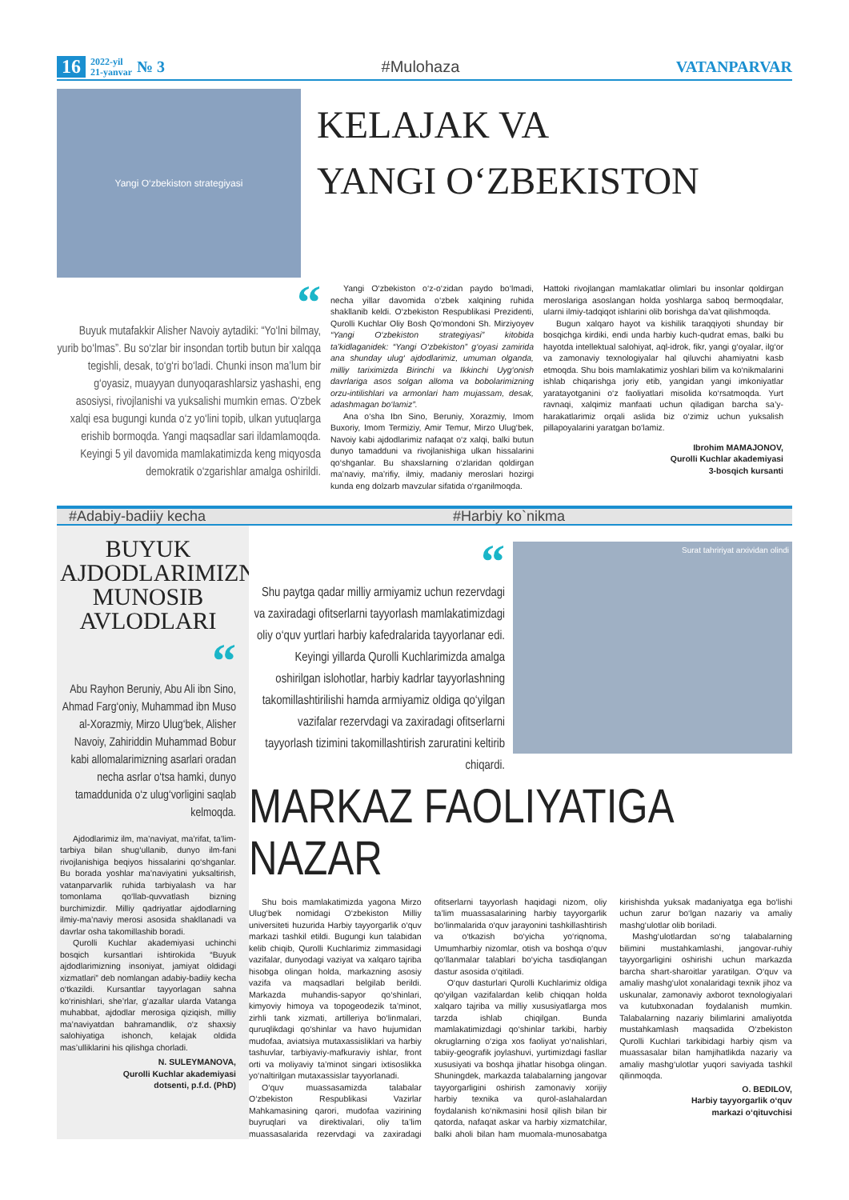16 2022-yil
21-yanvar № 3
#Mulohaza VATANPARVAR
Yangi O‘zbekiston strategiyasi
KELAJAK VA
YANGI O‘ZBEKISTON
“
Buyuk mutafakkir Alisher Navoiy aytadiki: “Yo‘lni bilmay, yurib bo‘lmas”. Bu so‘zlar bir insondan tortib butun bir xalqqa tegishli, desak, to‘g‘ri bo‘ladi. Chunki inson ma’lum bir g‘oyasiz, muayyan dunyoqarashlarsiz yashashi, eng asosiysi, rivojlanishi va yuksalishi mumkin emas. O‘zbek xalqi esa bugungi kunda o‘z yo‘lini topib, ulkan yutuqlarga erishib bormoqda. Yangi maqsadlar sari ildamlamoqda. Keyingi 5 yil davomida mamlakatimizda keng miqyosda demokratik o‘zgarishlar amalga oshirildi.
Yangi O‘zbekiston o‘z-o‘zidan paydo bo‘lmadi, necha yillar davomida o‘zbek xalqining ruhida shakllanib keldi. O‘zbekiston Respublikasi Prezidenti, Qurolli Kuchlar Oliy Bosh Qo‘mondoni Sh. Mirziyoyev “Yangi O‘zbekiston strategiyasi” kitobida ta’kidlaganidek: “Yangi O‘zbekiston” g‘oyasi zamirida ana shunday ulug‘ ajdodlarimiz, umuman olganda, milliy tariximizda Birinchi va Ikkinchi Uyg‘onish davrlariga asos solgan alloma va bobolarimizning orzu-intilishlari va armonlari ham mujassam, desak, adashmagan bo‘lamiz”.
Ana o‘sha Ibn Sino, Beruniy, Xorazmiy, Imom Buxoriy, Imom Termiziy, Amir Temur, Mirzo Ulug‘bek, Navoiy kabi ajdodlarimiz nafaqat o‘z xalqi, balki butun dunyo tamadduni va rivojlanishiga ulkan hissalarini qo‘shganlar. Bu shaxslarning o‘zlaridan qoldirgan ma’naviy, ma’rifiy, ilmiy, madaniy meroslari hozirgi kunda eng dolzarb mavzular sifatida o‘rganilmoqda.
Hattoki rivojlangan mamlakatlar olimlari bu insonlar qoldirgan meroslariga asoslangan holda yoshlarga saboq bermoqdalar, ularni ilmiy-tadqiqot ishlarini olib borishga da’vat qilishmoqda.
Bugun xalqaro hayot va kishilik taraqqiyoti shunday bir bosqichga kirdiki, endi unda harbiy kuch-qudrat emas, balki bu hayotda intellektual salohiyat, aql-idrok, fikr, yangi g‘oyalar, ilg‘or va zamonaviy texnologiyalar hal qiluvchi ahamiyatni kasb etmoqda. Shu bois mamlakatimiz yoshlari bilim va ko‘nikmalarini ishlab chiqarishga joriy etib, yangidan yangi imkoniyatlar yaratayotganini o‘z faoliyatlari misolida ko‘rsatmoqda. Yurt ravnaqi, xalqimiz manfaati uchun qiladigan barcha sa’y-harakatlarimiz orqali aslida biz o‘zimiz uchun yuksalish pillapoyalarini yaratgan bo‘lamiz.
Ibrohim MAMAJONOV,
Qurolli Kuchlar akademiyasi
3-bosqich kursanti
#Adabiy-badiiy kecha #Harbiy ko`nikma
BUYUK AJDODLARIMIZNING MUNOSIB AVLODLARI
“
Abu Rayhon Beruniy, Abu Ali ibn Sino, Ahmad Farg‘oniy, Muhammad ibn Muso al-Xorazmiy, Mirzo Ulug‘bek, Alisher Navoiy, Zahiriddin Muhammad Bobur kabi allomalarimizning asarlari oradan necha asrlar o‘tsa hamki, dunyo tamaddunida o‘z ulug‘vorligini saqlab kelmoqda.
Ajdodlarimiz ilm, ma’naviyat, ma’rifat, ta’lim-tarbiya bilan shug‘ullanib, dunyo ilm-fani rivojlanishiga beqiyos hissalarini qo‘shganlar. Bu borada yoshlar ma’naviyatini yuksaltirish, vatanparvarlik ruhida tarbiyalash va har tomonlama qo‘llab-quvvatlash bizning burchimizdir. Milliy qadriyatlar ajdodlarning ilmiy-ma’naviy merosi asosida shakllanadi va davrlar osha takomillashib boradi.
Qurolli Kuchlar akademiyasi uchinchi bosqich kursantlari ishtirokida “Buyuk ajdodlarimizning insoniyat, jamiyat oldidagi xizmatlari” deb nomlangan adabiy-badiiy kecha o‘tkazildi. Kursantlar tayyorlagan sahna ko‘rinishlari, she’rlar, g‘azallar ularda Vatanga muhabbat, ajdodlar merosiga qiziqish, milliy ma’naviyatdan bahramandlik, o‘z shaxsiy salohiyatiga ishonch, kelajak oldida mas’ulliklarini his qilishga chorladi.
N. SULEYMANOVA,
Qurolli Kuchlar akademiyasi
dotsenti, p.f.d. (PhD)
“
Shu paytga qadar milliy armiyamiz uchun rezervdagi va zaxiradagi ofitserlarni tayyorlash mamlakatimizdagi oliy o‘quv yurtlari harbiy kafedralarida tayyorlanar edi. Keyingi yillarda Qurolli Kuchlarimizda amalga oshirilgan islohotlar, harbiy kadrlar tayyorlashning takomillashtirilishi hamda armiyamiz oldiga qo‘yilgan vazifalar rezervdagi va zaxiradagi ofitserlarni tayyorlash tizimini takomillashtirish zaruratini keltirib chiqardi.
Surat tahririyat arxividan olindi
MARKAZ FAOLIYATIGA NAZAR
Shu bois mamlakatimizda yagona Mirzo Ulug‘bek nomidagi O‘zbekiston Milliy universiteti huzurida Harbiy tayyorgarlik o‘quv markazi tashkil etildi. Bugungi kun talabidan kelib chiqib, Qurolli Kuchlarimiz zimmasidagi vazifalar, dunyodagi vaziyat va xalqaro tajriba hisobga olingan holda, markazning asosiy vazifa va maqsadlari belgilab berildi. Markazda muhandis-sapyor qo‘shinlari, kimyoviy himoya va topogeodezik ta’minot, zirhli tank xizmati, artilleriya bo‘linmalari, quruqlikdagi qo‘shinlar va havo hujumidan mudofaa, aviatsiya mutaxassisliklari va harbiy tashuvlar, tarbiyaviy-mafkuraviy ishlar, front orti va moliyaviy ta’minot singari ixtisoslikka yo‘naltirilgan mutaxassislar tayyorlanadi.
O‘quv muassasamizda talabalar O‘zbekiston Respublikasi Vazirlar Mahkamasining qarori, mudofaa vazirining buyruqlari va direktivalari, oliy ta’lim muassasalarida rezervdagi va zaxiradagi ofitserlarni tayyorlash haqidagi nizom, oliy ta’lim muassasalarining harbiy tayyorgarlik bo‘linmalarida o‘quv jarayonini tashkillashtirish va o‘tkazish bo‘yicha yo‘riqnoma, Umumharbiy nizomlar, otish va boshqa o‘quv qo‘llanmalar talablari bo‘yicha tasdiqlangan dastur asosida o‘qitiladi.
O‘quv dasturlari Qurolli Kuchlarimiz oldiga qo‘yilgan vazifalardan kelib chiqqan holda xalqaro tajriba va milliy xususiyatlarga mos tarzda ishlab chiqilgan. Bunda mamlakatimizdagi qo‘shinlar tarkibi, harbiy okruglarning o‘ziga xos faoliyat yo‘nalishlari, tabiiy-geografik joylashuvi, yurtimizdagi fasllar xususiyati va boshqa jihatlar hisobga olingan. Shuningdek, markazda talabalarning jangovar tayyorgarligini oshirish zamonaviy xorijiy harbiy texnika va qurol-aslahalardan foydalanish ko‘nikmasini hosil qilish bilan bir qatorda, nafaqat askar va harbiy xizmatchilar, balki aholi bilan ham muomala-munosabatga kirishishda yuksak madaniyatga ega bo‘lishi uchun zarur bo‘lgan nazariy va amaliy mashg‘ulotlar olib boriladi.
Mashg‘ulotlardan so‘ng talabalarning bilimini mustahkamlashi, jangovar-ruhiy tayyorgarligini oshirishi uchun markazda barcha shart-sharoitlar yaratilgan. O‘quv va amaliy mashg‘ulot xonalaridagi texnik jihoz va uskunalar, zamonaviy axborot texnologiyalari va kutubxonadan foydalanish mumkin. Talabalarning nazariy bilimlarini amaliyotda mustahkamlash maqsadida O‘zbekiston Qurolli Kuchlari tarkibidagi harbiy qism va muassasalar bilan hamjihatlikda nazariy va amaliy mashg‘ulotlar yuqori saviyada tashkil qilinmoqda.
O. BEDILOV,
Harbiy tayyorgarlik o‘quv
markazi o‘qituvchisi